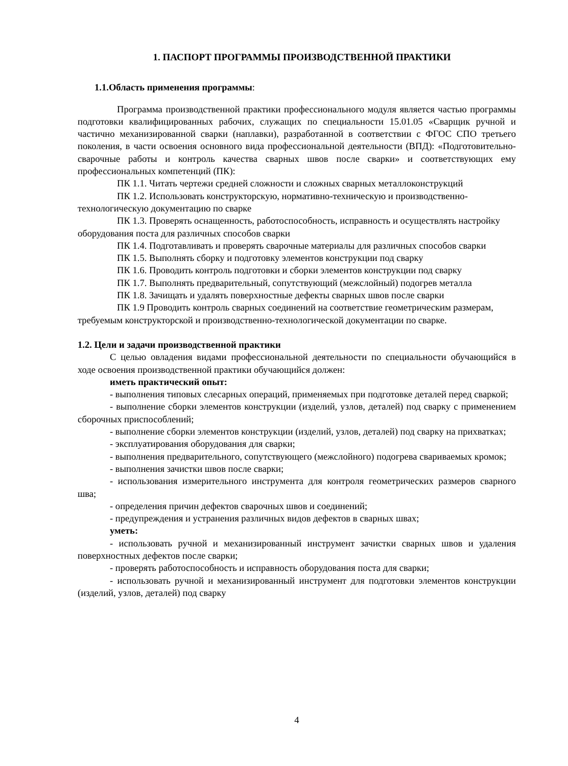1. ПАСПОРТ ПРОГРАММЫ ПРОИЗВОДСТВЕННОЙ ПРАКТИКИ
1.1.Область применения программы:
Программа производственной практики профессионального модуля является частью программы подготовки квалифицированных рабочих, служащих по специальности 15.01.05 «Сварщик ручной и частично механизированной сварки (наплавки), разработанной в соответствии с ФГОС СПО третьего поколения, в части освоения основного вида профессиональной деятельности (ВПД): «Подготовительно-сварочные работы и контроль качества сварных швов после сварки» и соответствующих ему профессиональных компетенций (ПК):
ПК 1.1. Читать чертежи средней сложности и сложных сварных металлоконструкций
ПК 1.2. Использовать конструкторскую, нормативно-техническую и производственно-технологическую документацию по сварке
ПК 1.3. Проверять оснащенность, работоспособность, исправность и осуществлять настройку оборудования поста для различных способов сварки
ПК 1.4. Подготавливать и проверять сварочные материалы для различных способов сварки
ПК 1.5. Выполнять сборку и подготовку элементов конструкции под сварку
ПК 1.6. Проводить контроль подготовки и сборки элементов конструкции под сварку
ПК 1.7. Выполнять предварительный, сопутствующий (межслойный) подогрев металла
ПК 1.8. Зачищать и удалять поверхностные дефекты сварных швов после сварки
ПК 1.9 Проводить контроль сварных соединений на соответствие геометрическим размерам, требуемым конструкторской и производственно-технологической документации по сварке.
1.2. Цели и задачи производственной практики
С целью овладения видами профессиональной деятельности по специальности обучающийся в ходе освоения производственной практики обучающийся должен:
иметь практический опыт:
- выполнения типовых слесарных операций, применяемых при подготовке деталей перед сваркой;
- выполнение сборки элементов конструкции (изделий, узлов, деталей) под сварку с применением сборочных приспособлений;
- выполнение сборки элементов конструкции (изделий, узлов, деталей) под сварку на прихватках;
- эксплуатирования оборудования для сварки;
- выполнения предварительного, сопутствующего (межслойного) подогрева свариваемых кромок;
- выполнения зачистки швов после сварки;
- использования измерительного инструмента для контроля геометрических размеров сварного шва;
- определения причин дефектов сварочных швов и соединений;
- предупреждения и устранения различных видов дефектов в сварных швах;
уметь:
- использовать ручной и механизированный инструмент зачистки сварных швов и удаления поверхностных дефектов после сварки;
- проверять работоспособность и исправность оборудования поста для сварки;
- использовать ручной и механизированный инструмент для подготовки элементов конструкции (изделий, узлов, деталей) под сварку
4